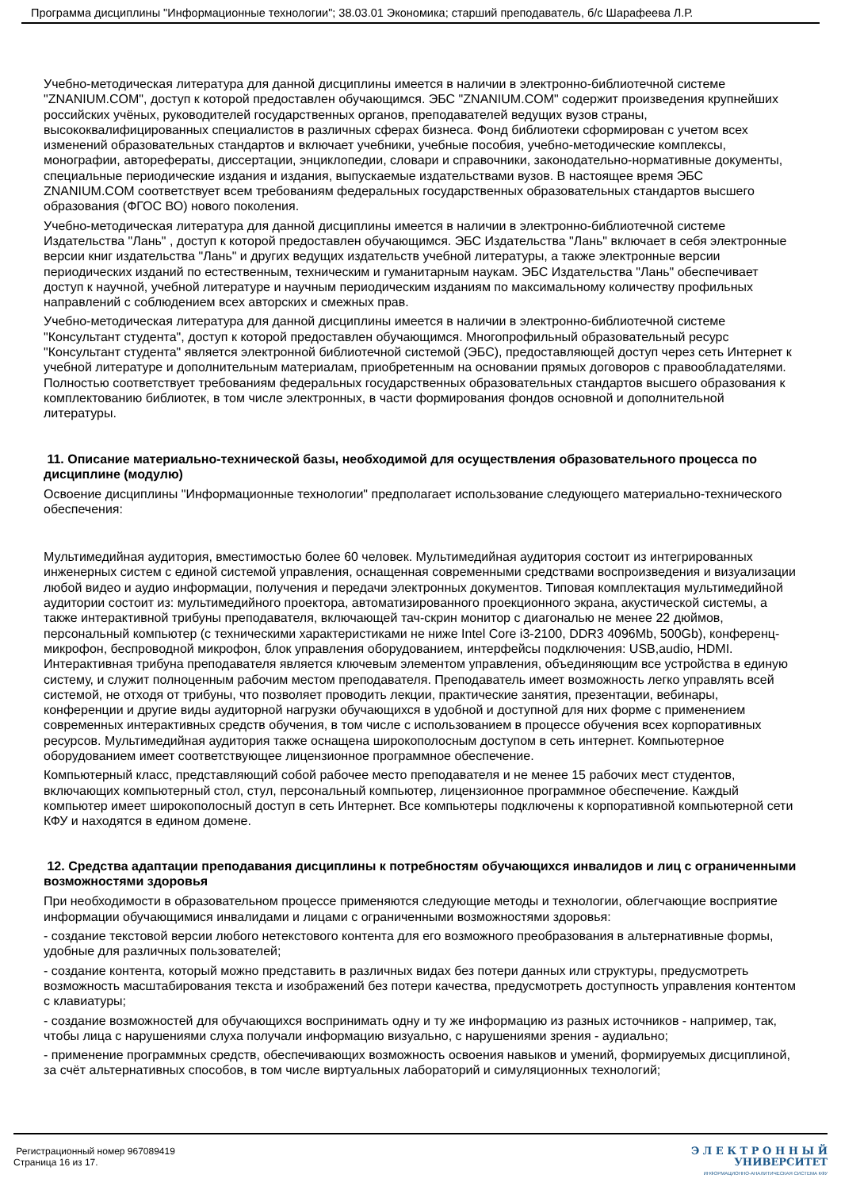Программа дисциплины "Информационные технологии"; 38.03.01 Экономика; старший преподаватель, б/с Шарафеева Л.Р.
Учебно-методическая литература для данной дисциплины имеется в наличии в электронно-библиотечной системе "ZNANIUM.COM", доступ к которой предоставлен обучающимся. ЭБС "ZNANIUM.COM" содержит произведения крупнейших российских учёных, руководителей государственных органов, преподавателей ведущих вузов страны, высококвалифицированных специалистов в различных сферах бизнеса. Фонд библиотеки сформирован с учетом всех изменений образовательных стандартов и включает учебники, учебные пособия, учебно-методические комплексы, монографии, авторефераты, диссертации, энциклопедии, словари и справочники, законодательно-нормативные документы, специальные периодические издания и издания, выпускаемые издательствами вузов. В настоящее время ЭБС ZNANIUM.COM соответствует всем требованиям федеральных государственных образовательных стандартов высшего образования (ФГОС ВО) нового поколения.
Учебно-методическая литература для данной дисциплины имеется в наличии в электронно-библиотечной системе Издательства "Лань" , доступ к которой предоставлен обучающимся. ЭБС Издательства "Лань" включает в себя электронные версии книг издательства "Лань" и других ведущих издательств учебной литературы, а также электронные версии периодических изданий по естественным, техническим и гуманитарным наукам. ЭБС Издательства "Лань" обеспечивает доступ к научной, учебной литературе и научным периодическим изданиям по максимальному количеству профильных направлений с соблюдением всех авторских и смежных прав.
Учебно-методическая литература для данной дисциплины имеется в наличии в электронно-библиотечной системе "Консультант студента", доступ к которой предоставлен обучающимся. Многопрофильный образовательный ресурс "Консультант студента" является электронной библиотечной системой (ЭБС), предоставляющей доступ через сеть Интернет к учебной литературе и дополнительным материалам, приобретенным на основании прямых договоров с правообладателями. Полностью соответствует требованиям федеральных государственных образовательных стандартов высшего образования к комплектованию библиотек, в том числе электронных, в части формирования фондов основной и дополнительной литературы.
11. Описание материально-технической базы, необходимой для осуществления образовательного процесса по дисциплине (модулю)
Освоение дисциплины "Информационные технологии" предполагает использование следующего материально-технического обеспечения:
Мультимедийная аудитория, вместимостью более 60 человек. Мультимедийная аудитория состоит из интегрированных инженерных систем с единой системой управления, оснащенная современными средствами воспроизведения и визуализации любой видео и аудио информации, получения и передачи электронных документов. Типовая комплектация мультимедийной аудитории состоит из: мультимедийного проектора, автоматизированного проекционного экрана, акустической системы, а также интерактивной трибуны преподавателя, включающей тач-скрин монитор с диагональю не менее 22 дюймов, персональный компьютер (с техническими характеристиками не ниже Intel Core i3-2100, DDR3 4096Mb, 500Gb), конференц-микрофон, беспроводной микрофон, блок управления оборудованием, интерфейсы подключения: USB,audio, HDMI. Интерактивная трибуна преподавателя является ключевым элементом управления, объединяющим все устройства в единую систему, и служит полноценным рабочим местом преподавателя. Преподаватель имеет возможность легко управлять всей системой, не отходя от трибуны, что позволяет проводить лекции, практические занятия, презентации, вебинары, конференции и другие виды аудиторной нагрузки обучающихся в удобной и доступной для них форме с применением современных интерактивных средств обучения, в том числе с использованием в процессе обучения всех корпоративных ресурсов. Мультимедийная аудитория также оснащена широкополосным доступом в сеть интернет. Компьютерное оборудованием имеет соответствующее лицензионное программное обеспечение.
Компьютерный класс, представляющий собой рабочее место преподавателя и не менее 15 рабочих мест студентов, включающих компьютерный стол, стул, персональный компьютер, лицензионное программное обеспечение. Каждый компьютер имеет широкополосный доступ в сеть Интернет. Все компьютеры подключены к корпоративной компьютерной сети КФУ и находятся в едином домене.
12. Средства адаптации преподавания дисциплины к потребностям обучающихся инвалидов и лиц с ограниченными возможностями здоровья
При необходимости в образовательном процессе применяются следующие методы и технологии, облегчающие восприятие информации обучающимися инвалидами и лицами с ограниченными возможностями здоровья:
- создание текстовой версии любого нетекстового контента для его возможного преобразования в альтернативные формы, удобные для различных пользователей;
- создание контента, который можно представить в различных видах без потери данных или структуры, предусмотреть возможность масштабирования текста и изображений без потери качества, предусмотреть доступность управления контентом с клавиатуры;
- создание возможностей для обучающихся воспринимать одну и ту же информацию из разных источников - например, так, чтобы лица с нарушениями слуха получали информацию визуально, с нарушениями зрения - аудиально;
- применение программных средств, обеспечивающих возможность освоения навыков и умений, формируемых дисциплиной, за счёт альтернативных способов, в том числе виртуальных лабораторий и симуляционных технологий;
Регистрационный номер 967089419
Страница 16 из 17.
Э Л Е К Т Р О Н Н Ы Й
УНИВЕРСИТЕТ
ИНФОРМАЦИОННО-АНАЛИТИЧЕСКАЯ СИСТЕМА КФУ